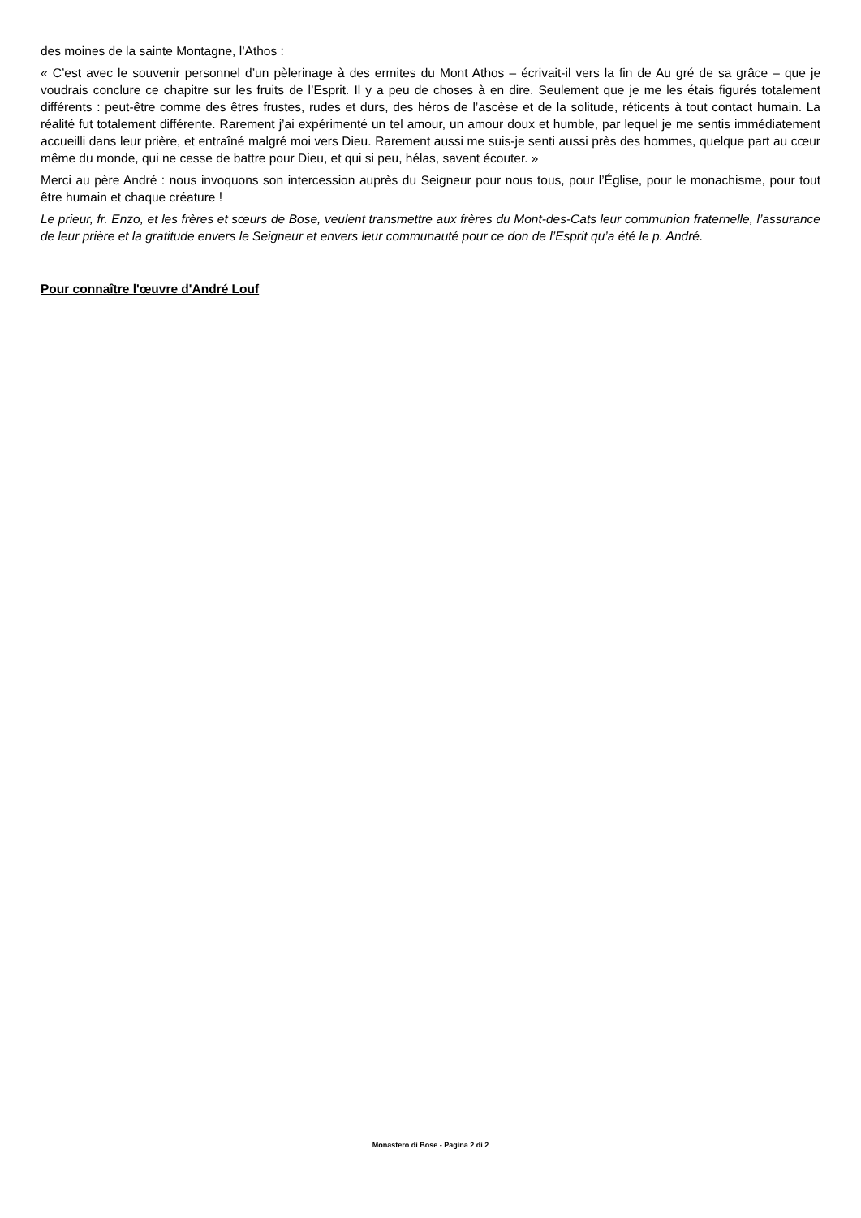des moines de la sainte Montagne, l’Athos :
« C’est avec le souvenir personnel d’un pèlerinage à des ermites du Mont Athos – écrivait-il vers la fin de Au gré de sa grâce – que je voudrais conclure ce chapitre sur les fruits de l’Esprit. Il y a peu de choses à en dire. Seulement que je me les étais figurés totalement différents : peut-être comme des êtres frustes, rudes et durs, des héros de l’ascèse et de la solitude, réticents à tout contact humain. La réalité fut totalement différente. Rarement j’ai expérimenté un tel amour, un amour doux et humble, par lequel je me sentis immédiatement accueilli dans leur prière, et entraîné malgré moi vers Dieu. Rarement aussi me suis-je senti aussi près des hommes, quelque part au cœur même du monde, qui ne cesse de battre pour Dieu, et qui si peu, hélas, savent écouter. »
Merci au père André : nous invoquons son intercession auprès du Seigneur pour nous tous, pour l’Église, pour le monachisme, pour tout être humain et chaque créature !
Le prieur, fr. Enzo, et les frères et sœurs de Bose, veulent transmettre aux frères du Mont-des-Cats leur communion fraternelle, l’assurance de leur prière et la gratitude envers le Seigneur et envers leur communauté pour ce don de l’Esprit qu’a été le p. André.
Pour connaître l'œuvre d'André Louf
Monastero di Bose - Pagina 2 di 2